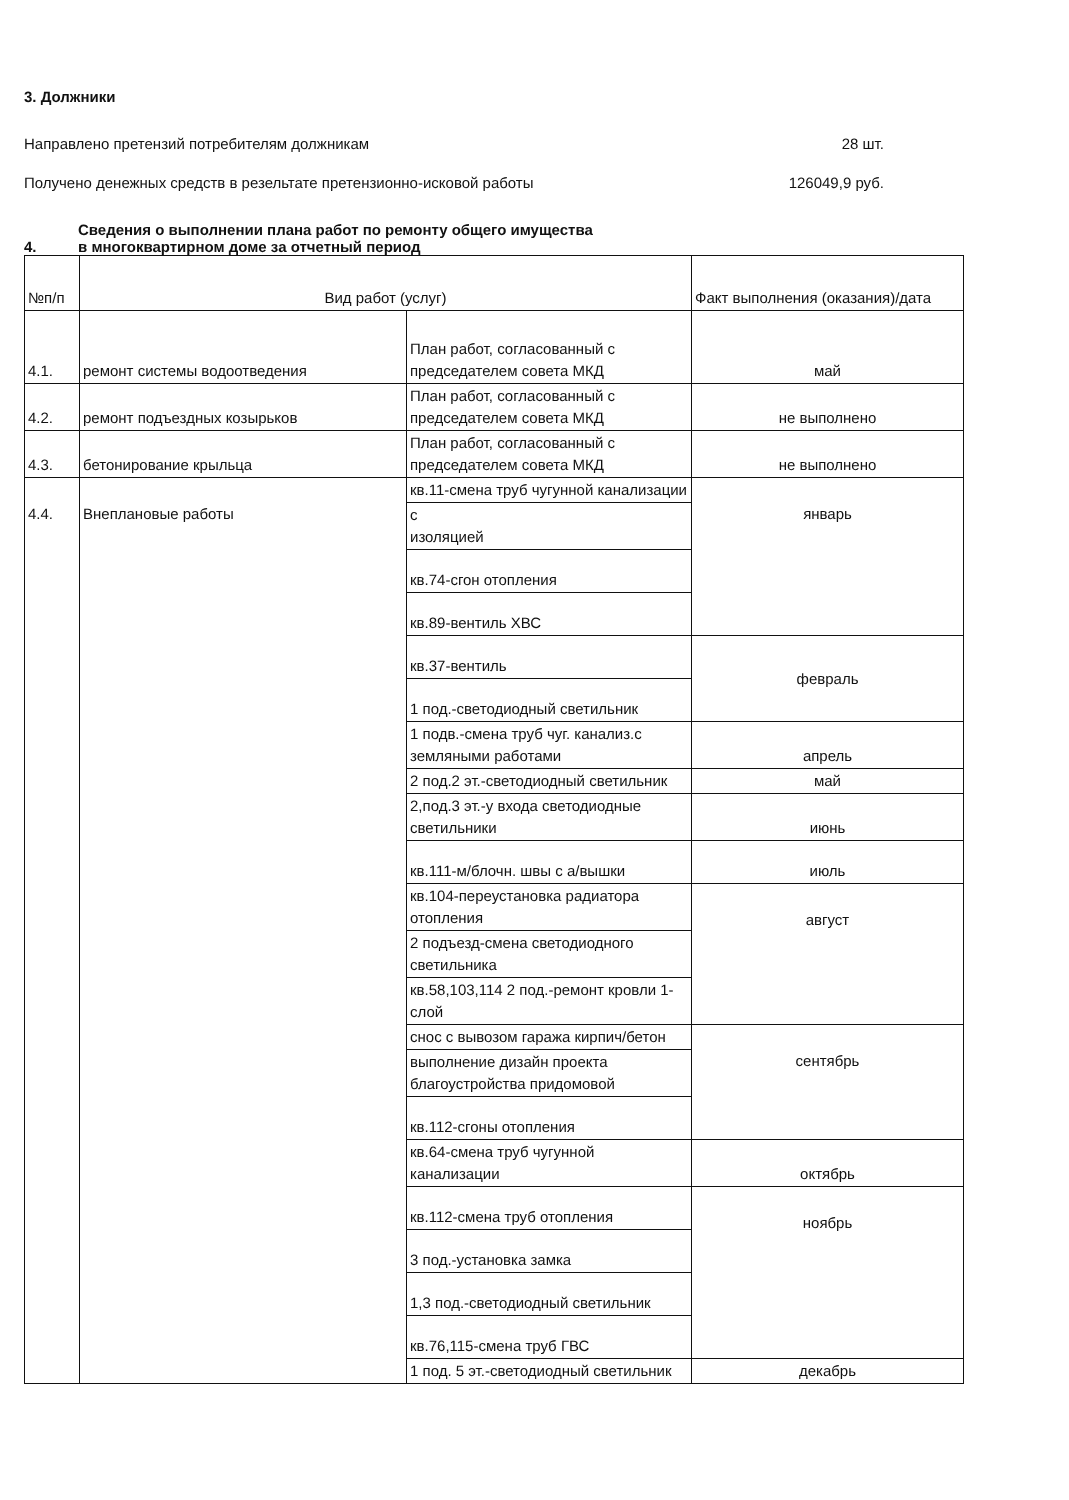3. Должники
Направлено претензий потребителям должникам 28 шт.
Получено денежных средств в резельтате претензионно-исковой работы 126049,9 руб.
4. Сведения о выполнении плана работ по ремонту общего имущества
в многоквартирном доме за отчетный период
| №п/п | Вид работ (услуг) | | Факт выполнения (оказания)/дата |
| --- | --- | --- | --- |
| 4.1. | ремонт системы водоотведения | План работ, согласованный с председателем совета МКД | май |
| 4.2. | ремонт подъездных козырьков | План работ, согласованный с председателем совета МКД | не выполнено |
| 4.3. | бетонирование крыльца | План работ, согласованный с председателем совета МКД | не выполнено |
| 4.4. | Внеплановые работы | кв.11-смена труб чугунной канализации | январь |
| | | с изоляцией | |
| | | кв.74-сгон отопления | |
| | | кв.89-вентиль ХВС | |
| | | кв.37-вентиль | февраль |
| | | 1 под.-светодиодный светильник | |
| | | 1 подв.-смена труб чуг. канализ.с земляными работами | апрель |
| | | 2 под.2 эт.-светодиодный светильник | май |
| | | 2,под.3 эт.-у входа светодиодные светильники | июнь |
| | | кв.111-м/блочн. швы с а/вышки | июль |
| | | кв.104-переустановка радиатора отопления | август |
| | | 2 подъезд-смена светодиодного светильника | |
| | | кв.58,103,114 2 под.-ремонт кровли 1-слой | |
| | | снос с вывозом гаража кирпич/бетон | сентябрь |
| | | выполнение дизайн проекта благоустройства придомовой | |
| | | кв.112-сгоны отопления | |
| | | кв.64-смена труб чугунной канализации | октябрь |
| | | кв.112-смена труб отопления | ноябрь |
| | | 3 под.-установка замка | |
| | | 1,3 под.-светодиодный светильник | |
| | | кв.76,115-смена труб ГВС | |
| | | 1 под. 5 эт.-светодиодный светильник | декабрь |